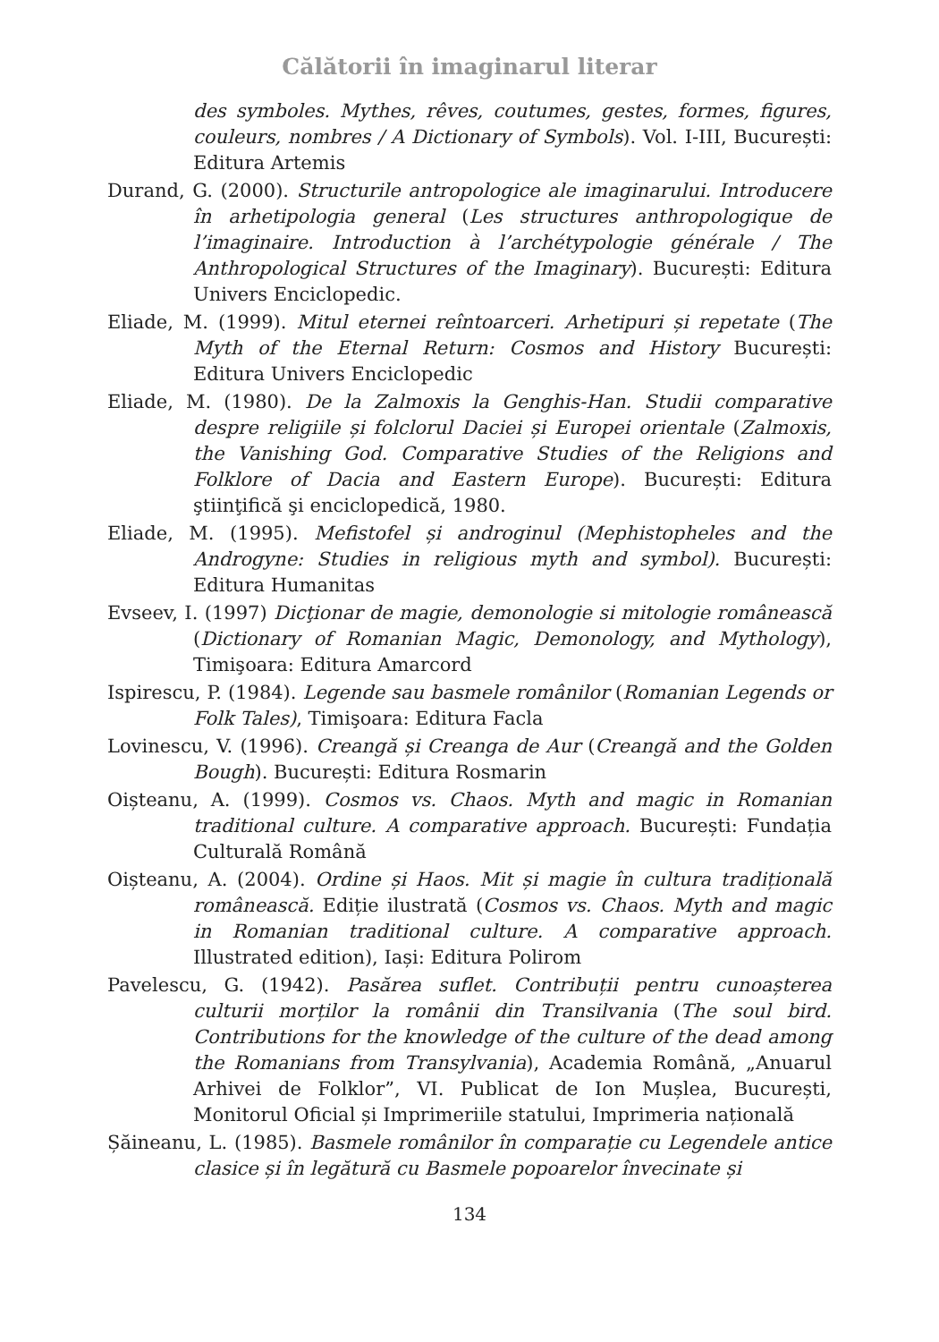Călătorii în imaginarul literar
des symboles. Mythes, rêves, coutumes, gestes, formes, figures, couleurs, nombres / A Dictionary of Symbols). Vol. I-III, București: Editura Artemis
Durand, G. (2000). Structurile antropologice ale imaginarului. Introducere în arhetipologia general (Les structures anthropologique de l’imaginaire. Introduction à l’archétypologie générale / The Anthropological Structures of the Imaginary). București: Editura Univers Enciclopedic.
Eliade, M. (1999). Mitul eternei reîntoarceri. Arhetipuri și repetate (The Myth of the Eternal Return: Cosmos and History București: Editura Univers Enciclopedic
Eliade, M. (1980). De la Zalmoxis la Genghis-Han. Studii comparative despre religiile și folclorul Daciei și Europei orientale (Zalmoxis, the Vanishing God. Comparative Studies of the Religions and Folklore of Dacia and Eastern Europe). București: Editura ştiinţifică şi enciclopedică, 1980.
Eliade, M. (1995). Mefistofel și androginul (Mephistopheles and the Androgyne: Studies in religious myth and symbol). București: Editura Humanitas
Evseev, I. (1997) Dicţionar de magie, demonologie si mitologie românească (Dictionary of Romanian Magic, Demonology, and Mythology), Timişoara: Editura Amarcord
Ispirescu, P. (1984). Legende sau basmele românilor (Romanian Legends or Folk Tales), Timişoara: Editura Facla
Lovinescu, V. (1996). Creangă și Creanga de Aur (Creangă and the Golden Bough). București: Editura Rosmarin
Oișteanu, A. (1999). Cosmos vs. Chaos. Myth and magic in Romanian traditional culture. A comparative approach. București: Fundația Culturală Română
Oișteanu, A. (2004). Ordine și Haos. Mit și magie în cultura tradițională românească. Ediție ilustrată (Cosmos vs. Chaos. Myth and magic in Romanian traditional culture. A comparative approach. Illustrated edition), Iași: Editura Polirom
Pavelescu, G. (1942). Pasărea suflet. Contribuții pentru cunoașterea culturii morților la românii din Transilvania (The soul bird. Contributions for the knowledge of the culture of the dead among the Romanians from Transylvania), Academia Română, „Anuarul Arhivei de Folklor”, VI. Publicat de Ion Mușlea, București, Monitorul Oficial și Imprimeriile statului, Imprimeria națională
Șăineanu, L. (1985). Basmele românilor în comparație cu Legendele antice clasice și în legătură cu Basmele popoarelor învecinate și
134